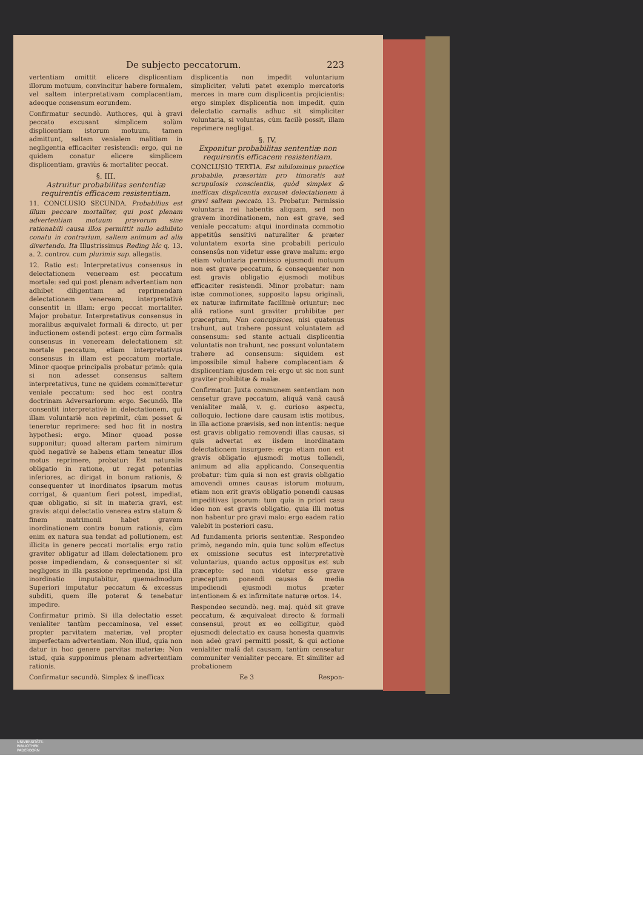De subjecto peccatorum. 223
vertentiam omittit elicere displicentiam illorum motuum, convincitur habere formalem, vel saltem interpretativam complacentiam, adeoque consensum eorundem.
Confirmatur secundò. Authores, qui à gravi peccato excusant simplicem solùm displicentiam istorum motuum, tamen admittunt, saltem venialem malitiam in negligentia efficaciter resistendi: ergo, qui ne quidem conatur elicere simplicem displicentiam, graviùs & mortaliter peccat.
§. III.
Astruitur probabilitas sententiæ requirentis efficacem resistentiam.
11. CONCLUSIO SECUNDA. Probabilius est illum peccare mortaliter, qui post plenam advertentiam motuum pravorum sine rationabili causa illos permittit nullo adhibito conatu in contrarium, saltem animum ad alia divertendo. Ita Illustrissimus Reding hîc q. 13. a. 2. controv. cum plurimis sup. allegatis.
12. Ratio est: Interpretativus consensus in delectationem veneream est peccatum mortale: sed qui post plenam advertentiam non adhibet diligentiam ad reprimendam delectationem veneream, interpretativè consentit in illam: ergo peccat mortaliter. Major probatur. Interpretativus consensus in moralibus æquivalet formali & directo, ut per inductionem ostendi potest: ergo cùm formalis consensus in veneream delectationem sit mortale peccatum, etiam interpretativus consensus in illam est peccatum mortale. Minor quoque principalis probatur primò: quia si non adesset consensus saltem interpretativus, tunc ne quidem committeretur veniale peccatum: sed hoc est contra doctrinam Adversariorum: ergo. Secundò. Ille consentit interpretativè in delectationem, qui illam voluntariè non reprimit, cùm posset & teneretur reprimere: sed hoc fit in nostra hypothesi: ergo. Minor quoad posse supponitur; quoad alteram partem nimirum quòd negativè se habens etiam teneatur illos motus reprimere, probatur: Est naturalis obligatio in ratione, ut regat potentias inferiores, ac dirigat in bonum rationis, & consequenter ut inordinatos ipsarum motus corrigat, & quantum fieri potest, impediat, quæ obligatio, si sit in materia gravi, est gravis: atqui delectatio venerea extra statum & finem matrimonii habet gravem inordinationem contra bonum rationis, cùm enim ex natura sua tendat ad pollutionem, est illicita in genere peccati mortalis: ergo ratio graviter obligatur ad illam delectationem pro posse impediendam, & consequenter si sit negligens in illa passione reprimenda, ipsi illa inordinatio imputabitur, quemadmodum Superiori imputatur peccatum & excessus subditi, quem ille poterat & tenebatur impedire.
Confirmatur primò. Si illa delectatio esset venialiter tantùm peccaminosa, vel esset propter parvitatem materiæ, vel propter imperfectam advertentiam. Non illud, quia non datur in hoc genere parvitas materiæ: Non istud, quia supponimus plenam advertentiam rationis.
Confirmatur secundò. Simplex & inefficax
displicentia non impedit voluntarium simpliciter, veluti patet exemplo mercatoris merces in mare cum displicentia projicientis: ergo simplex displicentia non impedit, quin delectatio carnalis adhuc sit simpliciter voluntaria, si voluntas, cùm facilè possit, illam reprimere negligat.
§. IV.
Exponitur probabilitas sententiæ non requirentis efficacem resistentiam.
CONCLUSIO TERTIA. Est nihilominus practice probabile, præsertim pro timoratis aut scrupulosis conscientiis, quòd simplex & inefficax displicentia excuset delectationem à gravi saltem peccato. 13. Probatur. Permissio voluntaria rei habentis aliquam, sed non gravem inordinationem, non est grave, sed veniale peccatum: atqui inordinata commotio appetitûs sensitivi naturaliter & præter voluntatem exorta sine probabili periculo consensûs non videtur esse grave malum: ergo etiam voluntaria permissio ejusmodi motuum non est grave peccatum, & consequenter non est gravis obligatio ejusmodi motibus efficaciter resistendi. Minor probatur: nam istæ commotiones, supposito lapsu originali, ex naturæ infirmitate facillimè oriuntur: nec aliâ ratione sunt graviter prohibitæ per præceptum, Non concupisces, nisi quatenus trahunt, aut trahere possunt voluntatem ad consensum: sed stante actuali displicentia voluntatis non trahunt, nec possunt voluntatem trahere ad consensum: siquidem est impossibile simul habere complacentiam & displicentiam ejusdem rei: ergo ut sic non sunt graviter prohibitæ & malæ.
Confirmatur. Juxta communem sententiam non censetur grave peccatum, aliquâ vanâ causâ venialiter malâ, v. g. curioso aspectu, colloquio, lectione dare causam istis motibus, in illa actione prævisis, sed non intentis: neque est gravis obligatio removendi illas causas, si quis advertat ex iisdem inordinatam delectationem insurgere: ergo etiam non est gravis obligatio ejusmodi motus tollendi, animum ad alia applicando. Consequentia probatur: tùm quia si non est gravis obligatio amovendi omnes causas istorum motuum, etiam non erit gravis obligatio ponendi causas impeditivas ipsorum: tum quia in priori casu ideo non est gravis obligatio, quia illi motus non habentur pro gravi malo: ergo eadem ratio valebit in posteriori casu.
Ad fundamenta prioris sententiæ. Respondeo primò, negando min. quia tunc solùm effectus ex omissione secutus est interpretativè voluntarius, quando actus oppositus est sub præcepto: sed non videtur esse grave præceptum ponendi causas & media impediendi ejusmodi motus præter intentionem & ex infirmitate naturæ ortos. 14.
Respondeo secundò. neg. maj. quòd sit grave peccatum, & æquivaleat directo & formali consensui, prout ex eo colligitur, quòd ejusmodi delectatio ex causa honesta quamvis non adeò gravi permitti possit, & qui actione venialiter malâ dat causam, tantùm censeatur communiter venialiter peccare. Et similiter ad probationem
Ee 3 Respon-
UNIVERSITÄTS-
BIBLIOTHEK
PADERBORN